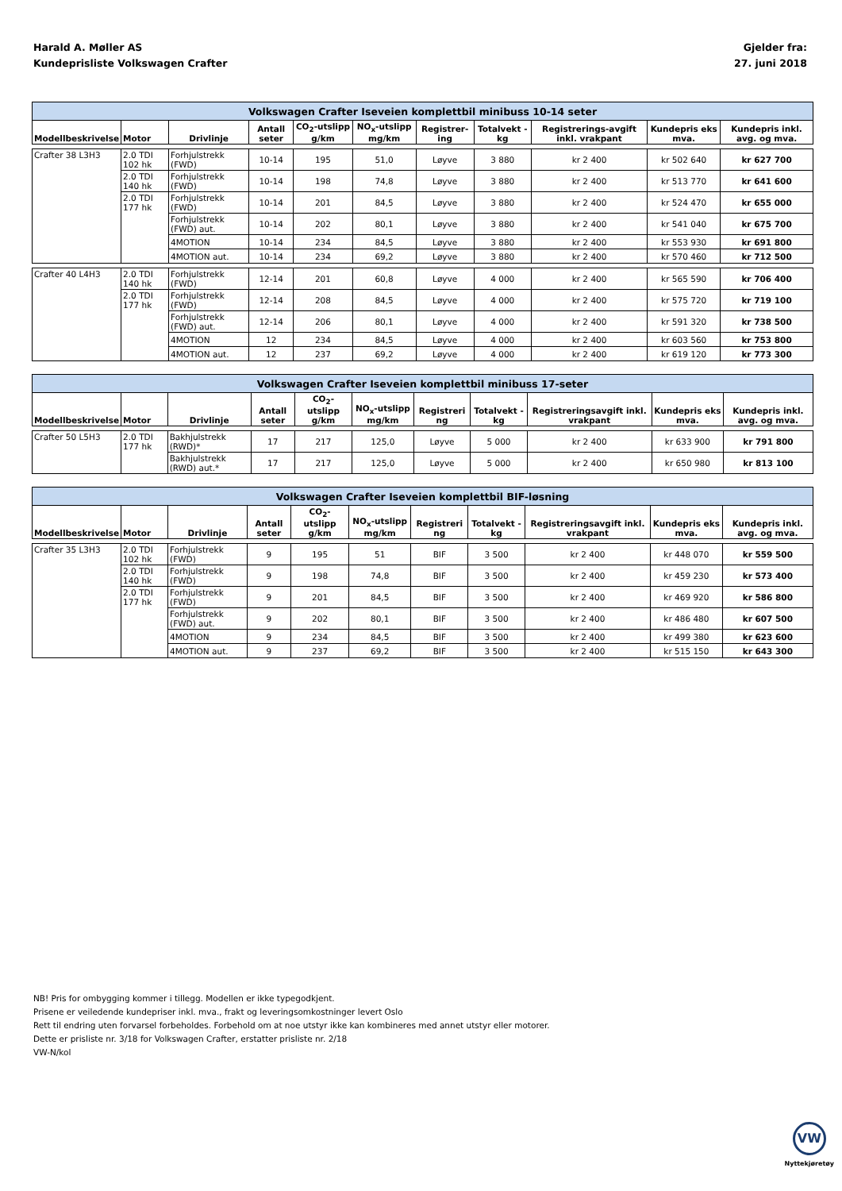Harald A. Møller AS
Kundeprisliste Volkswagen Crafter
Gjelder fra:
27. juni 2018
| Volkswagen Crafter Iseveien komplettbil minibuss 10-14 seter | | | | | | | | | | |
| --- | --- | --- | --- | --- | --- | --- | --- | --- | --- | --- |
| Modellbeskrivelse | Motor | Drivlinje | Antall seter | CO<sub>2</sub>-utslipp g/km | NO<sub>x</sub>-utslipp mg/km | Registrer-ing | Totalvekt - kg | Registrerings-avgift inkl. vrakpant | Kundepris eks mva. | Kundepris inkl. avg. og mva. |
| Crafter 38 L3H3 | 2.0 TDI 102 hk | Forhjulstrekk (FWD) | 10-14 | 195 | 51,0 | Løyve | 3 880 | kr 2 400 | kr 502 640 | kr 627 700 |
| | 2.0 TDI 140 hk | Forhjulstrekk (FWD) | 10-14 | 198 | 74,8 | Løyve | 3 880 | kr 2 400 | kr 513 770 | kr 641 600 |
| | 2.0 TDI 177 hk | Forhjulstrekk (FWD) | 10-14 | 201 | 84,5 | Løyve | 3 880 | kr 2 400 | kr 524 470 | kr 655 000 |
| | | Forhjulstrekk (FWD) aut. | 10-14 | 202 | 80,1 | Løyve | 3 880 | kr 2 400 | kr 541 040 | kr 675 700 |
| | | 4MOTION | 10-14 | 234 | 84,5 | Løyve | 3 880 | kr 2 400 | kr 553 930 | kr 691 800 |
| | | 4MOTION aut. | 10-14 | 234 | 69,2 | Løyve | 3 880 | kr 2 400 | kr 570 460 | kr 712 500 |
| Crafter 40 L4H3 | 2.0 TDI 140 hk | Forhjulstrekk (FWD) | 12-14 | 201 | 60,8 | Løyve | 4 000 | kr 2 400 | kr 565 590 | kr 706 400 |
| | 2.0 TDI 177 hk | Forhjulstrekk (FWD) | 12-14 | 208 | 84,5 | Løyve | 4 000 | kr 2 400 | kr 575 720 | kr 719 100 |
| | | Forhjulstrekk (FWD) aut. | 12-14 | 206 | 80,1 | Løyve | 4 000 | kr 2 400 | kr 591 320 | kr 738 500 |
| | | 4MOTION | 12 | 234 | 84,5 | Løyve | 4 000 | kr 2 400 | kr 603 560 | kr 753 800 |
| | | 4MOTION aut. | 12 | 237 | 69,2 | Løyve | 4 000 | kr 2 400 | kr 619 120 | kr 773 300 |
| Volkswagen Crafter Iseveien komplettbil minibuss 17-seter | | | | | | | | | | |
| --- | --- | --- | --- | --- | --- | --- | --- | --- | --- | --- |
| Modellbeskrivelse | Motor | Drivlinje | Antall seter | CO<sub>2</sub>-utslipp g/km | NO<sub>x</sub>-utslipp mg/km | Registreri ng | Totalvekt - kg | Registreringsavgift inkl. vrakpant | Kundepris eks mva. | Kundepris inkl. avg. og mva. |
| Crafter 50 L5H3 | 2.0 TDI 177 hk | Bakhjulstrekk (RWD)* | 17 | 217 | 125,0 | Løyve | 5 000 | kr 2 400 | kr 633 900 | kr 791 800 |
| | | Bakhjulstrekk (RWD) aut.* | 17 | 217 | 125,0 | Løyve | 5 000 | kr 2 400 | kr 650 980 | kr 813 100 |
| Volkswagen Crafter Iseveien komplettbil BIF-løsning | | | | | | | | | | |
| --- | --- | --- | --- | --- | --- | --- | --- | --- | --- | --- |
| Modellbeskrivelse | Motor | Drivlinje | Antall seter | CO<sub>2</sub>-utslipp g/km | NO<sub>x</sub>-utslipp mg/km | Registreri ng | Totalvekt - kg | Registreringsavgift inkl. vrakpant | Kundepris eks mva. | Kundepris inkl. avg. og mva. |
| Crafter 35 L3H3 | 2.0 TDI 102 hk | Forhjulstrekk (FWD) | 9 | 195 | 51 | BIF | 3 500 | kr 2 400 | kr 448 070 | kr 559 500 |
| | 2.0 TDI 140 hk | Forhjulstrekk (FWD) | 9 | 198 | 74,8 | BIF | 3 500 | kr 2 400 | kr 459 230 | kr 573 400 |
| | 2.0 TDI 177 hk | Forhjulstrekk (FWD) | 9 | 201 | 84,5 | BIF | 3 500 | kr 2 400 | kr 469 920 | kr 586 800 |
| | | Forhjulstrekk (FWD) aut. | 9 | 202 | 80,1 | BIF | 3 500 | kr 2 400 | kr 486 480 | kr 607 500 |
| | | 4MOTION | 9 | 234 | 84,5 | BIF | 3 500 | kr 2 400 | kr 499 380 | kr 623 600 |
| | | 4MOTION aut. | 9 | 237 | 69,2 | BIF | 3 500 | kr 2 400 | kr 515 150 | kr 643 300 |
NB! Pris for ombygging kommer i tillegg. Modellen er ikke typegodkjent.
Prisene er veiledende kundepriser inkl. mva., frakt og leveringsomkostninger levert Oslo
Rett til endring uten forvarsel forbeholdes. Forbehold om at noe utstyr ikke kan kombineres med annet utstyr eller motorer.
Dette er prisliste nr. 3/18 for Volkswagen Crafter, erstatter prisliste nr. 2/18
VW-N/kol
VW
Nyttekjøretøy